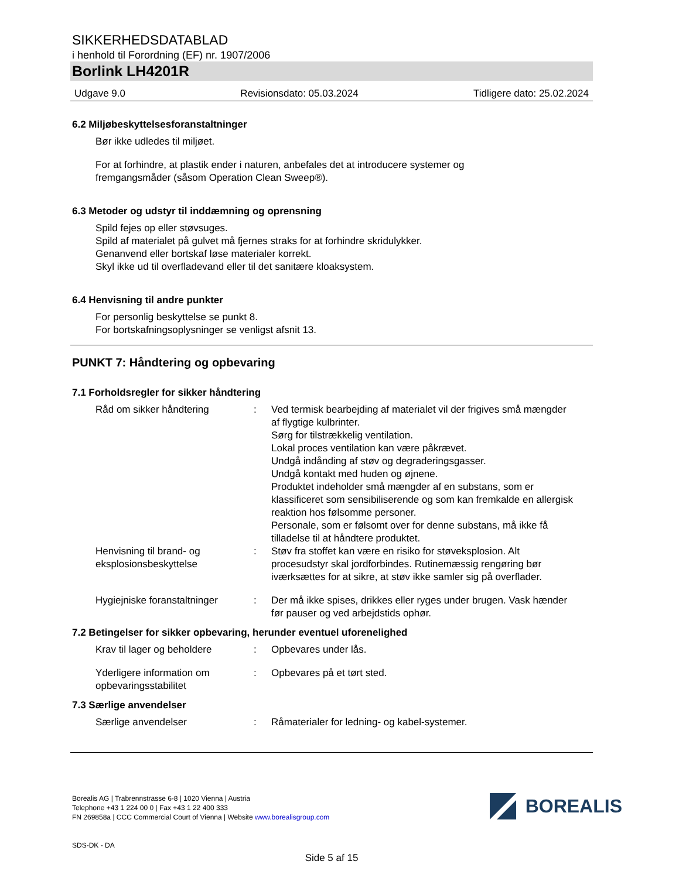SIKKERHEDSDATABLAD
i henhold til Forordning (EF) nr. 1907/2006
Borlink LH4201R
Udgave 9.0 Revisionsdato: 05.03.2024 Tidligere dato: 25.02.2024
6.2 Miljøbeskyttelsesforanstaltninger
Bør ikke udledes til miljøet.
For at forhindre, at plastik ender i naturen, anbefales det at introducere systemer og
fremgangsmåder (såsom Operation Clean Sweep®).
6.3 Metoder og udstyr til inddæmning og oprensning
Spild fejes op eller støvsuges.
Spild af materialet på gulvet må fjernes straks for at forhindre skridulykker.
Genanvend eller bortskaf løse materialer korrekt.
Skyl ikke ud til overfladevand eller til det sanitære kloaksystem.
6.4 Henvisning til andre punkter
For personlig beskyttelse se punkt 8.
For bortskafningsoplysninger se venligst afsnit 13.
PUNKT 7: Håndtering og opbevaring
7.1 Forholdsregler for sikker håndtering
Råd om sikker håndtering : Ved termisk bearbejding af materialet vil der frigives små mængder af flygtige kulbrinter.
Sørg for tilstrækkelig ventilation.
Lokal proces ventilation kan være påkrævet.
Undgå indånding af støv og degraderingsgasser.
Undgå kontakt med huden og øjnene.
Produktet indeholder små mængder af en substans, som er klassificeret som sensibiliserende og som kan fremkalde en allergisk reaktion hos følsomme personer.
Personale, som er følsomt over for denne substans, må ikke få tilladelse til at håndtere produktet.
Henvisning til brand- og eksplosionsbeskyttelse
: Støv fra stoffet kan være en risiko for støveksplosion. Alt procesudstyr skal jordforbindes. Rutinemæssig rengøring bør iværksættes for at sikre, at støv ikke samler sig på overflader.
Hygiejniske foranstaltninger
: Der må ikke spises, drikkes eller ryges under brugen. Vask hænder før pauser og ved arbejdstids ophør.
7.2 Betingelser for sikker opbevaring, herunder eventuel uforenelighed
Krav til lager og beholdere
: Opbevares under lås.
Yderligere information om opbevaringsstabilitet
: Opbevares på et tørt sted.
7.3 Særlige anvendelser
Særlige anvendelser : Råmaterialer for ledning- og kabel-systemer.
Borealis AG | Trabrennstrasse 6-8 | 1020 Vienna | Austria
Telephone +43 1 224 00 0 | Fax +43 1 22 400 333
FN 269858a | CCC Commercial Court of Vienna | Website www.borealisgroup.com
SDS-DK - DA
Side 5 af 15
BOREALIS